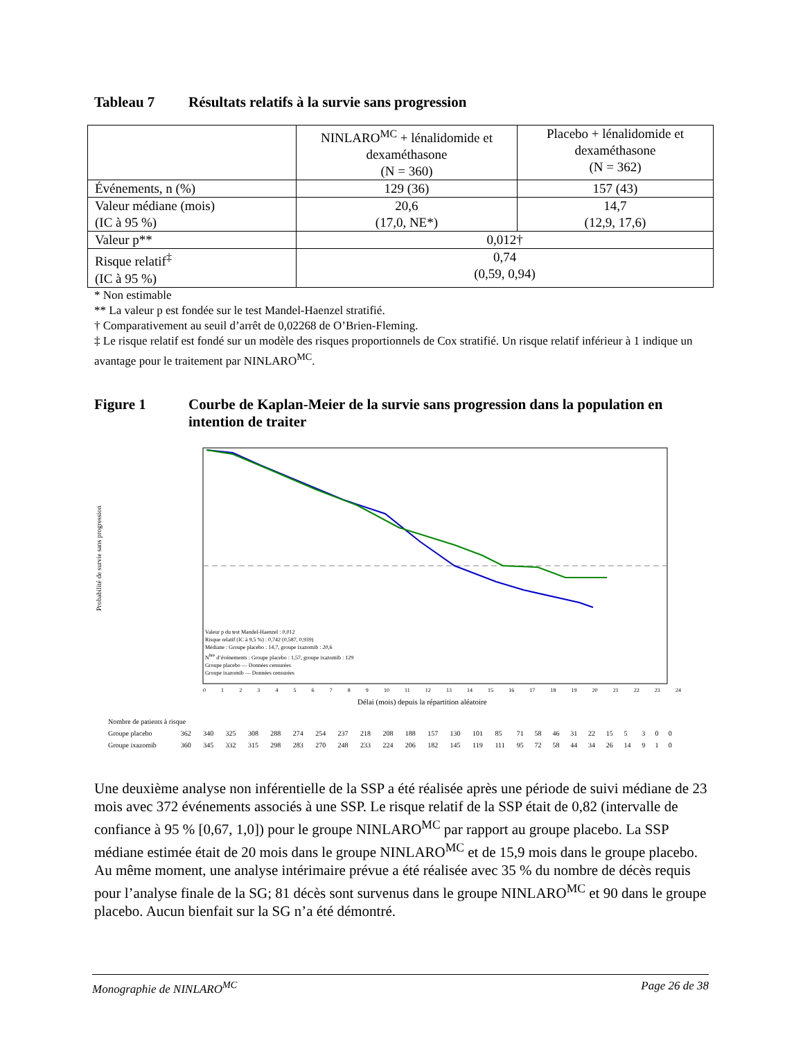Tableau 7 Résultats relatifs à la survie sans progression
| | NINLARO<sup>MC</sup> + lénalidomide et dexaméthasone (N = 360) | Placebo + lénalidomide et dexaméthasone (N = 362) |
| --- | --- | --- |
| Événements, n (%) | 129 (36) | 157 (43) |
| Valeur médiane (mois) (IC à 95 %) | 20,6 (17,0, NE*) | 14,7 (12,9, 17,6) |
| Valeur p** | 0,012† | |
| Risque relatif<sup>‡</sup> (IC à 95 %) | 0,74 (0,59, 0,94) | |
* Non estimable
** La valeur p est fondée sur le test Mandel-Haenzel stratifié.
† Comparativement au seuil d’arrêt de 0,02268 de O’Brien-Fleming.
‡ Le risque relatif est fondé sur un modèle des risques proportionnels de Cox stratifié. Un risque relatif inférieur à 1 indique un avantage pour le traitement par NINLARO<sup>MC</sup>.
Figure 1 Courbe de Kaplan-Meier de la survie sans progression dans la population en intention de traiter
Probabilité de survie sans progression
Valeur p du test Mandel-Haenzel : 0,012
Risque relatif (IC à 9,5 %) : 0,742 (0,587, 0,939)
Médiane : Groupe placebo : 14,7, groupe ixazomib : 20,6
N<sup>bre</sup> d’événements : Groupe placebo : 1,57, groupe ixazomib : 129
Groupe placebo — Données censurées
Groupe ixazomib — Données censurées
0123456789 10 11 12 13 14 15 16 17 18 19 20 21 22 23 24
Délai (mois) depuis la répartition aléatoire
| Nombre de patients à risque | | | | | | | | | | | | | | | | | | | | | | | | | |
| Groupe placebo | 362 | 340 | 325 | 308 | 288 | 274 | 254 | 237 | 218 | 208 | 188 | 157 | 130 | 101 | 85 | 71 | 58 | 46 | 31 | 22 | 15 | 5 | 3 | 0 | 0 |
| Groupe ixazomib | 360 | 345 | 332 | 315 | 298 | 283 | 270 | 248 | 233 | 224 | 206 | 182 | 145 | 119 | 111 | 95 | 72 | 58 | 44 | 34 | 26 | 14 | 9 | 1 | 0 |
Une deuxième analyse non inférentielle de la SSP a été réalisée après une période de suivi médiane de 23 mois avec 372 événements associés à une SSP. Le risque relatif de la SSP était de 0,82 (intervalle de confiance à 95 % [0,67, 1,0]) pour le groupe NINLARO<sup>MC</sup> par rapport au groupe placebo. La SSP médiane estimée était de 20 mois dans le groupe NINLARO<sup>MC</sup> et de 15,9 mois dans le groupe placebo. Au même moment, une analyse intérimaire prévue a été réalisée avec 35 % du nombre de décès requis pour l’analyse finale de la SG; 81 décès sont survenus dans le groupe NINLARO<sup>MC</sup> et 90 dans le groupe placebo. Aucun bienfait sur la SG n’a été démontré.
Monographie de NINLARO<sup>MC</sup> Page 26 de 38